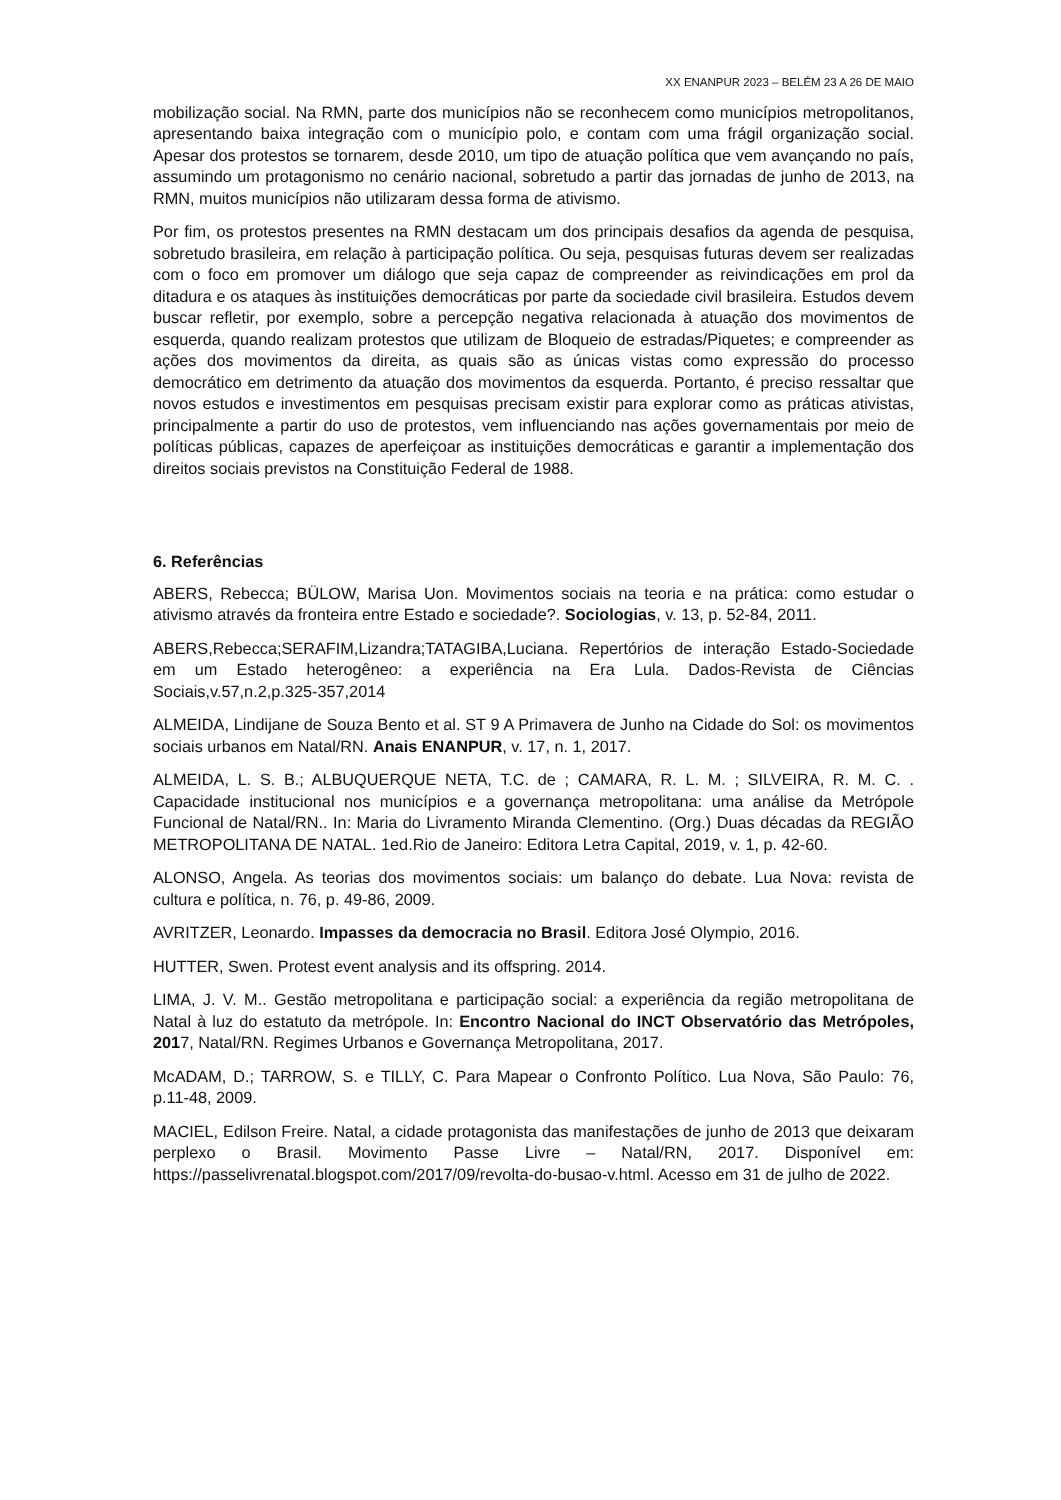XX ENANPUR 2023 – BELÉM 23 A 26 DE MAIO
mobilização social. Na RMN, parte dos municípios não se reconhecem como municípios metropolitanos, apresentando baixa integração com o município polo, e contam com uma frágil organização social. Apesar dos protestos se tornarem, desde 2010, um tipo de atuação política que vem avançando no país, assumindo um protagonismo no cenário nacional, sobretudo a partir das jornadas de junho de 2013, na RMN, muitos municípios não utilizaram dessa forma de ativismo.
Por fim, os protestos presentes na RMN destacam um dos principais desafios da agenda de pesquisa, sobretudo brasileira, em relação à participação política. Ou seja, pesquisas futuras devem ser realizadas com o foco em promover um diálogo que seja capaz de compreender as reivindicações em prol da ditadura e os ataques às instituições democráticas por parte da sociedade civil brasileira. Estudos devem buscar refletir, por exemplo, sobre a percepção negativa relacionada à atuação dos movimentos de esquerda, quando realizam protestos que utilizam de Bloqueio de estradas/Piquetes; e compreender as ações dos movimentos da direita, as quais são as únicas vistas como expressão do processo democrático em detrimento da atuação dos movimentos da esquerda. Portanto, é preciso ressaltar que novos estudos e investimentos em pesquisas precisam existir para explorar como as práticas ativistas, principalmente a partir do uso de protestos, vem influenciando nas ações governamentais por meio de políticas públicas, capazes de aperfeiçoar as instituições democráticas e garantir a implementação dos direitos sociais previstos na Constituição Federal de 1988.
6. Referências
ABERS, Rebecca; BÜLOW, Marisa Uon. Movimentos sociais na teoria e na prática: como estudar o ativismo através da fronteira entre Estado e sociedade?. Sociologias, v. 13, p. 52-84, 2011.
ABERS,Rebecca;SERAFIM,Lizandra;TATAGIBA,Luciana. Repertórios de interação Estado-Sociedade em um Estado heterogêneo: a experiência na Era Lula. Dados-Revista de Ciências Sociais,v.57,n.2,p.325-357,2014
ALMEIDA, Lindijane de Souza Bento et al. ST 9 A Primavera de Junho na Cidade do Sol: os movimentos sociais urbanos em Natal/RN. Anais ENANPUR, v. 17, n. 1, 2017.
ALMEIDA, L. S. B.; ALBUQUERQUE NETA, T.C. de ; CAMARA, R. L. M. ; SILVEIRA, R. M. C. . Capacidade institucional nos municípios e a governança metropolitana: uma análise da Metrópole Funcional de Natal/RN.. In: Maria do Livramento Miranda Clementino. (Org.) Duas décadas da REGIÃO METROPOLITANA DE NATAL. 1ed.Rio de Janeiro: Editora Letra Capital, 2019, v. 1, p. 42-60.
ALONSO, Angela. As teorias dos movimentos sociais: um balanço do debate. Lua Nova: revista de cultura e política, n. 76, p. 49-86, 2009.
AVRITZER, Leonardo. Impasses da democracia no Brasil. Editora José Olympio, 2016.
HUTTER, Swen. Protest event analysis and its offspring. 2014.
LIMA, J. V. M.. Gestão metropolitana e participação social: a experiência da região metropolitana de Natal à luz do estatuto da metrópole. In: Encontro Nacional do INCT Observatório das Metrópoles, 2017, Natal/RN. Regimes Urbanos e Governança Metropolitana, 2017.
McADAM, D.; TARROW, S. e TILLY, C. Para Mapear o Confronto Político. Lua Nova, São Paulo: 76, p.11-48, 2009.
MACIEL, Edilson Freire. Natal, a cidade protagonista das manifestações de junho de 2013 que deixaram perplexo o Brasil. Movimento Passe Livre – Natal/RN, 2017. Disponível em: https://passelivrenatal.blogspot.com/2017/09/revolta-do-busao-v.html. Acesso em 31 de julho de 2022.